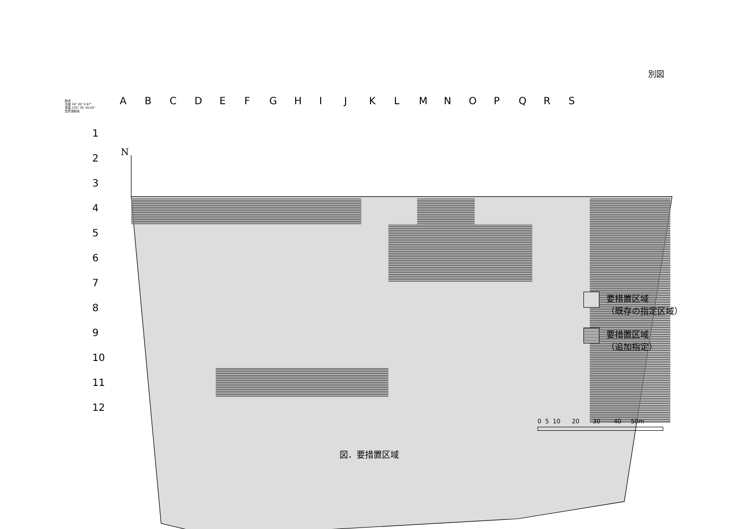別図
N
起点
北緯 34° 00' 0.97"
東経 135° 35' 00.05"
世界測地系
ABCDEFGHIJKLMNOPQRS
1
2
3
4
5
6
7
8
9
10
11
12
要措置区域
（既存の指定区域）
要措置区域
（追加指定）
0 5 10 20 30 40 50m
図．要措置区域